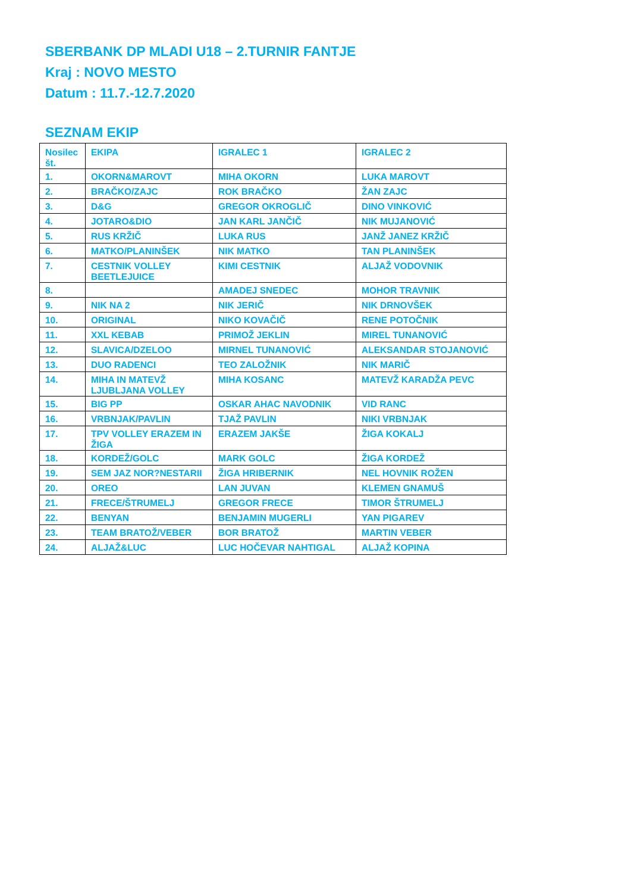SBERBANK DP MLADI U18 – 2.TURNIR FANTJE
Kraj : NOVO MESTO
Datum : 11.7.-12.7.2020
SEZNAM EKIP
| Nosilec št. | EKIPA | IGRALEC 1 | IGRALEC 2 |
| --- | --- | --- | --- |
| 1. | OKORN&MAROVT | MIHA OKORN | LUKA MAROVT |
| 2. | BRAČKO/ZAJC | ROK BRAČKO | ŽAN ZAJC |
| 3. | D&G | GREGOR OKROGLIČ | DINO VINKOVIĆ |
| 4. | JOTARO&DIO | JAN KARL JANČIČ | NIK MUJANOVIĆ |
| 5. | RUS KRŽIČ | LUKA RUS | JANŽ JANEZ KRŽIČ |
| 6. | MATKO/PLANINŠEK | NIK MATKO | TAN PLANINŠEK |
| 7. | CESTNIK VOLLEY BEETLEJUICE | KIMI CESTNIK | ALJAŽ VODOVNIK |
| 8. | | AMADEJ SNEDEC | MOHOR TRAVNIK |
| 9. | NIK NA 2 | NIK JERIČ | NIK DRNOVŠEK |
| 10. | ORIGINAL | NIKO KOVAČIČ | RENE POTOČNIK |
| 11. | XXL KEBAB | PRIMOŽ JEKLIN | MIREL TUNANOVIĆ |
| 12. | SLAVICA/DZELOO | MIRNEL TUNANOVIĆ | ALEKSANDAR STOJANOVIĆ |
| 13. | DUO RADENCI | TEO ZALOŽNIK | NIK MARIČ |
| 14. | MIHA IN MATEVŽ LJUBLJANA VOLLEY | MIHA KOSANC | MATEVŽ KARADŽA PEVC |
| 15. | BIG PP | OSKAR AHAC NAVODNIK | VID RANC |
| 16. | VRBNJAK/PAVLIN | TJAŽ PAVLIN | NIKI VRBNJAK |
| 17. | TPV VOLLEY ERAZEM IN ŽIGA | ERAZEM JAKŠE | ŽIGA KOKALJ |
| 18. | KORDEŽ/GOLC | MARK GOLC | ŽIGA KORDEŽ |
| 19. | SEM JAZ NOR?NESTARII | ŽIGA HRIBERNIK | NEL HOVNIK ROŽEN |
| 20. | OREO | LAN JUVAN | KLEMEN GNAMUŠ |
| 21. | FRECE/ŠTRUMELJ | GREGOR FRECE | TIMOR ŠTRUMELJ |
| 22. | BENYAN | BENJAMIN MUGERLI | YAN PIGAREV |
| 23. | TEAM BRATOŽ/VEBER | BOR BRATOŽ | MARTIN VEBER |
| 24. | ALJAŽ&LUC | LUC HOČEVAR NAHTIGAL | ALJAŽ KOPINA |